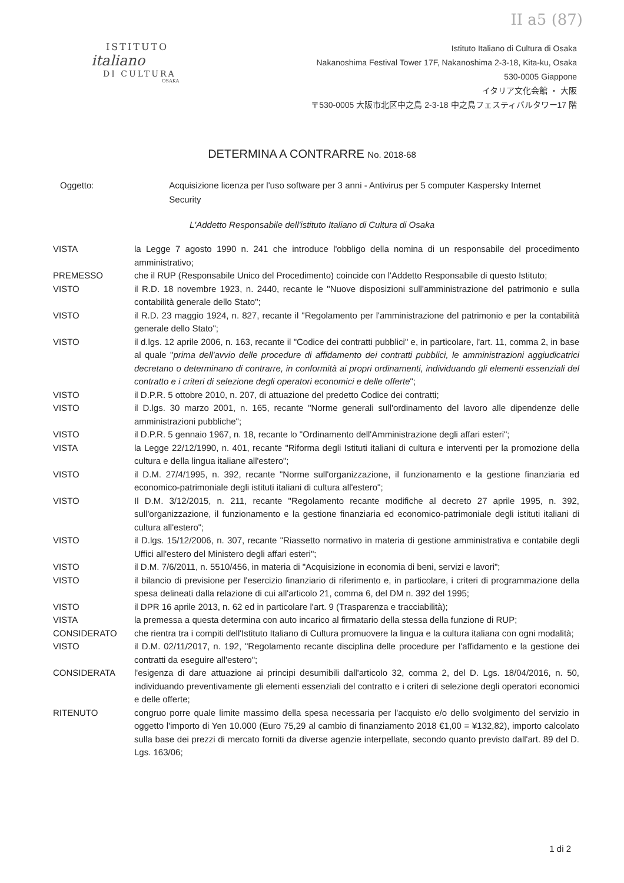II a5 (87)
ISTITUTO
italiano
DI CULTURA
OSAKA
Istituto Italiano di Cultura di Osaka
Nakanoshima Festival Tower 17F, Nakanoshima 2-3-18, Kita-ku, Osaka
530-0005 Giappone
イタリア文化会館 ・ 大阪
〒530-0005 大阪市北区中之島 2-3-18 中之島フェスティバルタワー17 階
DETERMINA A CONTRARRE No. 2018-68
Oggetto: Acquisizione licenza per l'uso software per 3 anni - Antivirus per 5 computer Kaspersky Internet Security
L'Addetto Responsabile dell'istituto Italiano di Cultura di Osaka
VISTA la Legge 7 agosto 1990 n. 241 che introduce l'obbligo della nomina di un responsabile del procedimento amministrativo;
PREMESSO che il RUP (Responsabile Unico del Procedimento) coincide con l'Addetto Responsabile di questo Istituto;
VISTO il R.D. 18 novembre 1923, n. 2440, recante le "Nuove disposizioni sull'amministrazione del patrimonio e sulla contabilità generale dello Stato";
VISTO il R.D. 23 maggio 1924, n. 827, recante il "Regolamento per l'amministrazione del patrimonio e per la contabilità generale dello Stato";
VISTO il d.lgs. 12 aprile 2006, n. 163, recante il "Codice dei contratti pubblici" e, in particolare, l'art. 11, comma 2, in base al quale "prima dell'avvio delle procedure di affidamento dei contratti pubblici, le amministrazioni aggiudicatrici decretano o determinano di contrarre, in conformità ai propri ordinamenti, individuando gli elementi essenziali del contratto e i criteri di selezione degli operatori economici e delle offerte";
VISTO il D.P.R. 5 ottobre 2010, n. 207, di attuazione del predetto Codice dei contratti;
VISTO il D.lgs. 30 marzo 2001, n. 165, recante "Norme generali sull'ordinamento del lavoro alle dipendenze delle amministrazioni pubbliche";
VISTO il D.P.R. 5 gennaio 1967, n. 18, recante lo "Ordinamento dell'Amministrazione degli affari esteri";
VISTA la Legge 22/12/1990, n. 401, recante "Riforma degli Istituti italiani di cultura e interventi per la promozione della cultura e della lingua italiane all'estero";
VISTO il D.M. 27/4/1995, n. 392, recante "Norme sull'organizzazione, il funzionamento e la gestione finanziaria ed economico-patrimoniale degli istituti italiani di cultura all'estero";
VISTO Il D.M. 3/12/2015, n. 211, recante "Regolamento recante modifiche al decreto 27 aprile 1995, n. 392, sull'organizzazione, il funzionamento e la gestione finanziaria ed economico-patrimoniale degli istituti italiani di cultura all'estero";
VISTO il D.lgs. 15/12/2006, n. 307, recante "Riassetto normativo in materia di gestione amministrativa e contabile degli Uffici all'estero del Ministero degli affari esteri";
VISTO il D.M. 7/6/2011, n. 5510/456, in materia di "Acquisizione in economia di beni, servizi e lavori";
VISTO il bilancio di previsione per l'esercizio finanziario di riferimento e, in particolare, i criteri di programmazione della spesa delineati dalla relazione di cui all'articolo 21, comma 6, del DM n. 392 del 1995;
VISTO il DPR 16 aprile 2013, n. 62 ed in particolare l'art. 9 (Trasparenza e tracciabilità);
VISTA la premessa a questa determina con auto incarico al firmatario della stessa della funzione di RUP;
CONSIDERATO che rientra tra i compiti dell'Istituto Italiano di Cultura promuovere la lingua e la cultura italiana con ogni modalità;
VISTO il D.M. 02/11/2017, n. 192, "Regolamento recante disciplina delle procedure per l'affidamento e la gestione dei contratti da eseguire all'estero";
CONSIDERATA l'esigenza di dare attuazione ai principi desumibili dall'articolo 32, comma 2, del D. Lgs. 18/04/2016, n. 50, individuando preventivamente gli elementi essenziali del contratto e i criteri di selezione degli operatori economici e delle offerte;
RITENUTO congruo porre quale limite massimo della spesa necessaria per l'acquisto e/o dello svolgimento del servizio in oggetto l'importo di Yen 10.000 (Euro 75,29 al cambio di finanziamento 2018 €1,00 = ¥132,82), importo calcolato sulla base dei prezzi di mercato forniti da diverse agenzie interpellate, secondo quanto previsto dall'art. 89 del D. Lgs. 163/06;
1 di 2